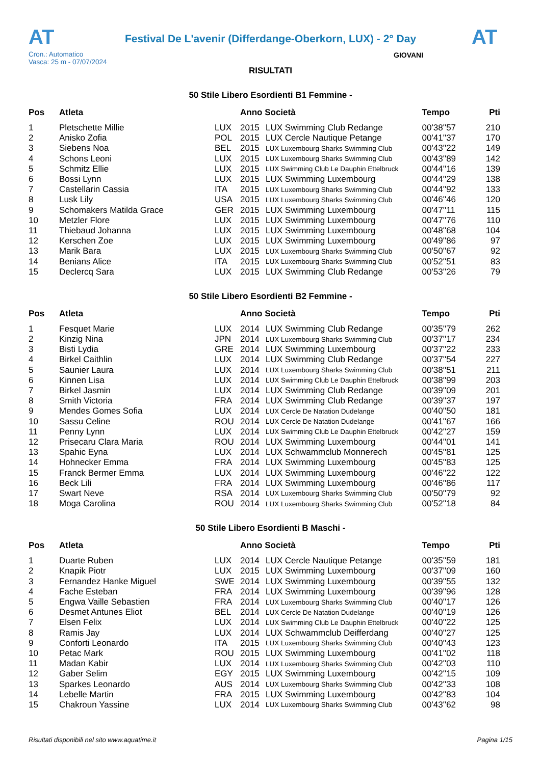AT
Festival De L'avenir (Differdange-Oberkorn, LUX) - 2° Day
AT
Cron.: Automatico
Vasca: 25 m - 07/07/2024
GIOVANI
RISULTATI
50 Stile Libero Esordienti B1 Femmine -
| Pos | Atleta | | Anno Società | | Tempo | Pti |
| --- | --- | --- | --- | --- | --- | --- |
| 1 | Pletschette Millie | LUX | 2015 | LUX Swimming Club Redange | 00'38''57 | 210 |
| 2 | Anisko Zofia | POL | 2015 | LUX Cercle Nautique Petange | 00'41''37 | 170 |
| 3 | Siebens Noa | BEL | 2015 | LUX Luxembourg Sharks Swimming Club | 00'43''22 | 149 |
| 4 | Schons Leoni | LUX | 2015 | LUX Luxembourg Sharks Swimming Club | 00'43''89 | 142 |
| 5 | Schmitz Ellie | LUX | 2015 | LUX Swimming Club Le Dauphin Ettelbruck | 00'44''16 | 139 |
| 6 | Bossi Lynn | LUX | 2015 | LUX Swimming Luxembourg | 00'44''29 | 138 |
| 7 | Castellarin Cassia | ITA | 2015 | LUX Luxembourg Sharks Swimming Club | 00'44''92 | 133 |
| 8 | Lusk Lily | USA | 2015 | LUX Luxembourg Sharks Swimming Club | 00'46''46 | 120 |
| 9 | Schomakers Matilda Grace | GER | 2015 | LUX Swimming Luxembourg | 00'47''11 | 115 |
| 10 | Metzler Flore | LUX | 2015 | LUX Swimming Luxembourg | 00'47''76 | 110 |
| 11 | Thiebaud Johanna | LUX | 2015 | LUX Swimming Luxembourg | 00'48''68 | 104 |
| 12 | Kerschen Zoe | LUX | 2015 | LUX Swimming Luxembourg | 00'49''86 | 97 |
| 13 | Marik Bara | LUX | 2015 | LUX Luxembourg Sharks Swimming Club | 00'50''67 | 92 |
| 14 | Benians Alice | ITA | 2015 | LUX Luxembourg Sharks Swimming Club | 00'52''51 | 83 |
| 15 | Declercq Sara | LUX | 2015 | LUX Swimming Club Redange | 00'53''26 | 79 |
50 Stile Libero Esordienti B2 Femmine -
| Pos | Atleta | | Anno Società | | Tempo | Pti |
| --- | --- | --- | --- | --- | --- | --- |
| 1 | Fesquet Marie | LUX | 2014 | LUX Swimming Club Redange | 00'35''79 | 262 |
| 2 | Kinzig Nina | JPN | 2014 | LUX Luxembourg Sharks Swimming Club | 00'37''17 | 234 |
| 3 | Bisti Lydia | GRE | 2014 | LUX Swimming Luxembourg | 00'37''22 | 233 |
| 4 | Birkel Caithlin | LUX | 2014 | LUX Swimming Club Redange | 00'37''54 | 227 |
| 5 | Saunier Laura | LUX | 2014 | LUX Luxembourg Sharks Swimming Club | 00'38''51 | 211 |
| 6 | Kinnen Lisa | LUX | 2014 | LUX Swimming Club Le Dauphin Ettelbruck | 00'38''99 | 203 |
| 7 | Birkel Jasmin | LUX | 2014 | LUX Swimming Club Redange | 00'39''09 | 201 |
| 8 | Smith Victoria | FRA | 2014 | LUX Swimming Club Redange | 00'39''37 | 197 |
| 9 | Mendes Gomes Sofia | LUX | 2014 | LUX Cercle De Natation Dudelange | 00'40''50 | 181 |
| 10 | Sassu Celine | ROU | 2014 | LUX Cercle De Natation Dudelange | 00'41''67 | 166 |
| 11 | Penny Lynn | LUX | 2014 | LUX Swimming Club Le Dauphin Ettelbruck | 00'42''27 | 159 |
| 12 | Prisecaru Clara Maria | ROU | 2014 | LUX Swimming Luxembourg | 00'44''01 | 141 |
| 13 | Spahic Eyna | LUX | 2014 | LUX Schwammclub Monnerech | 00'45''81 | 125 |
| 14 | Hohnecker Emma | FRA | 2014 | LUX Swimming Luxembourg | 00'45''83 | 125 |
| 15 | Franck Bermer Emma | LUX | 2014 | LUX Swimming Luxembourg | 00'46''22 | 122 |
| 16 | Beck Lili | FRA | 2014 | LUX Swimming Luxembourg | 00'46''86 | 117 |
| 17 | Swart Neve | RSA | 2014 | LUX Luxembourg Sharks Swimming Club | 00'50''79 | 92 |
| 18 | Moga Carolina | ROU | 2014 | LUX Luxembourg Sharks Swimming Club | 00'52''18 | 84 |
50 Stile Libero Esordienti B Maschi -
| Pos | Atleta | | Anno Società | | Tempo | Pti |
| --- | --- | --- | --- | --- | --- | --- |
| 1 | Duarte Ruben | LUX | 2014 | LUX Cercle Nautique Petange | 00'35''59 | 181 |
| 2 | Knapik Piotr | LUX | 2015 | LUX Swimming Luxembourg | 00'37''09 | 160 |
| 3 | Fernandez Hanke Miguel | SWE | 2014 | LUX Swimming Luxembourg | 00'39''55 | 132 |
| 4 | Fache Esteban | FRA | 2014 | LUX Swimming Luxembourg | 00'39''96 | 128 |
| 5 | Engwa Vaille Sebastien | FRA | 2014 | LUX Luxembourg Sharks Swimming Club | 00'40''17 | 126 |
| 6 | Desmet Antunes Eliot | BEL | 2014 | LUX Cercle De Natation Dudelange | 00'40''19 | 126 |
| 7 | Elsen Felix | LUX | 2014 | LUX Swimming Club Le Dauphin Ettelbruck | 00'40''22 | 125 |
| 8 | Ramis Jay | LUX | 2014 | LUX Schwammclub Deifferdang | 00'40''27 | 125 |
| 9 | Conforti Leonardo | ITA | 2015 | LUX Luxembourg Sharks Swimming Club | 00'40''43 | 123 |
| 10 | Petac Mark | ROU | 2015 | LUX Swimming Luxembourg | 00'41''02 | 118 |
| 11 | Madan Kabir | LUX | 2014 | LUX Luxembourg Sharks Swimming Club | 00'42''03 | 110 |
| 12 | Gaber Selim | EGY | 2015 | LUX Swimming Luxembourg | 00'42''15 | 109 |
| 13 | Sparkes Leonardo | AUS | 2014 | LUX Luxembourg Sharks Swimming Club | 00'42''33 | 108 |
| 14 | Lebelle Martin | FRA | 2015 | LUX Swimming Luxembourg | 00'42''83 | 104 |
| 15 | Chakroun Yassine | LUX | 2014 | LUX Luxembourg Sharks Swimming Club | 00'43''62 | 98 |
Risultati disponibili nel sito www.aquatime.it Pagina 1/15